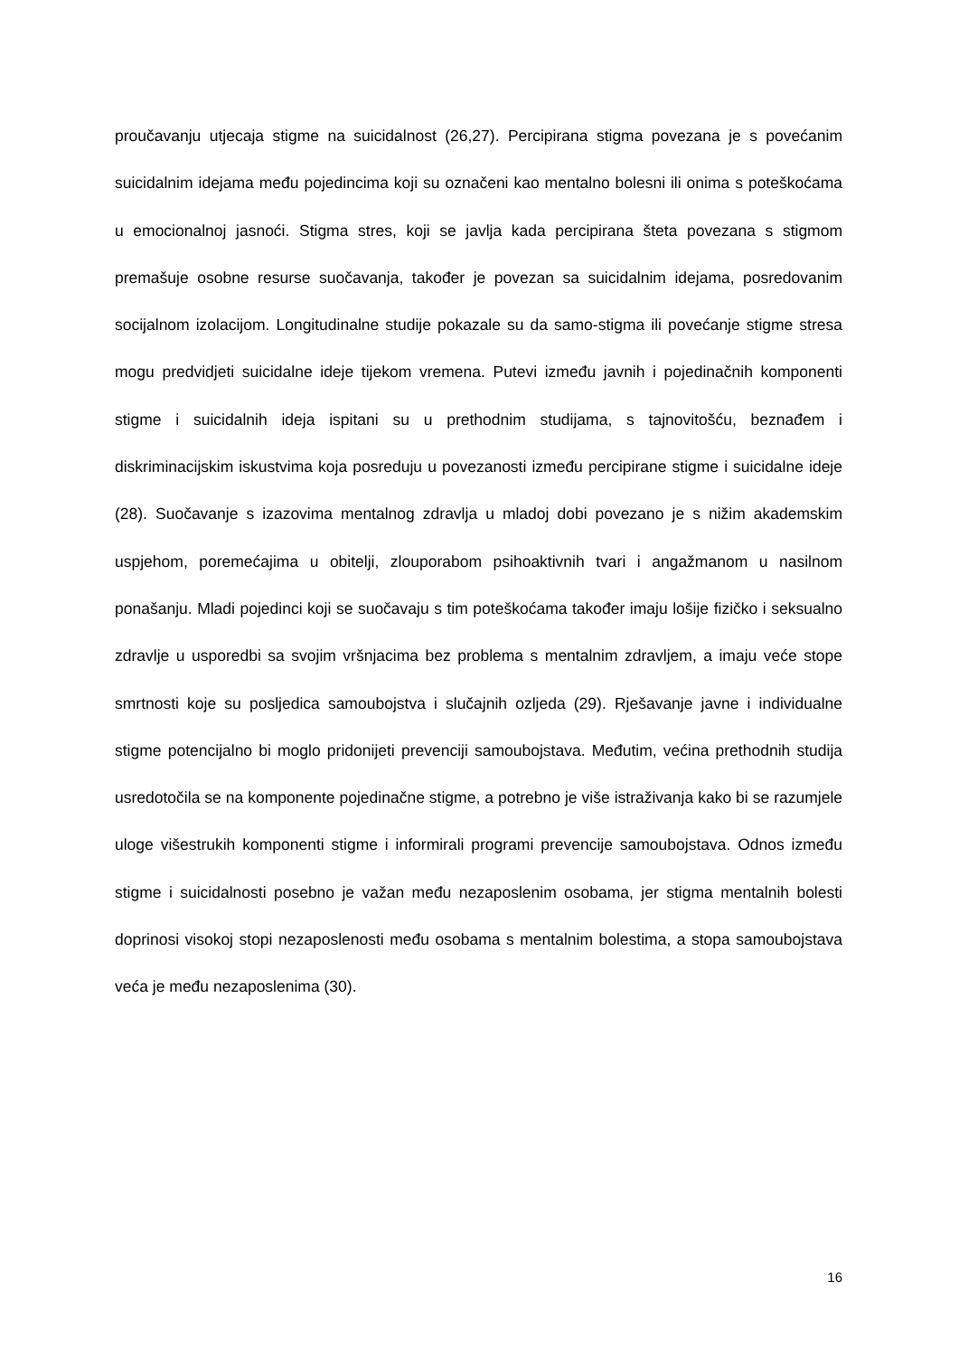proučavanju utjecaja stigme na suicidalnost (26,27). Percipirana stigma povezana je s povećanim suicidalnim idejama među pojedincima koji su označeni kao mentalno bolesni ili onima s poteškoćama u emocionalnoj jasnoći. Stigma stres, koji se javlja kada percipirana šteta povezana s stigmom premašuje osobne resurse suočavanja, također je povezan sa suicidalnim idejama, posredovanim socijalnom izolacijom. Longitudinalne studije pokazale su da samo-stigma ili povećanje stigme stresa mogu predvidjeti suicidalne ideje tijekom vremena. Putevi između javnih i pojedinačnih komponenti stigme i suicidalnih ideja ispitani su u prethodnim studijama, s tajnovitošću, beznađem i diskriminacijskim iskustvima koja posreduju u povezanosti između percipirane stigme i suicidalne ideje (28). Suočavanje s izazovima mentalnog zdravlja u mladoj dobi povezano je s nižim akademskim uspjehom, poremećajima u obitelji, zlouporabom psihoaktivnih tvari i angažmanom u nasilnom ponašanju. Mladi pojedinci koji se suočavaju s tim poteškoćama također imaju lošije fizičko i seksualno zdravlje u usporedbi sa svojim vršnjacima bez problema s mentalnim zdravljem, a imaju veće stope smrtnosti koje su posljedica samoubojstva i slučajnih ozljeda (29). Rješavanje javne i individualne stigme potencijalno bi moglo pridonijeti prevenciji samoubojstava. Međutim, većina prethodnih studija usredotočila se na komponente pojedinačne stigme, a potrebno je više istraživanja kako bi se razumjele uloge višestrukih komponenti stigme i informirali programi prevencije samoubojstava. Odnos između stigme i suicidalnosti posebno je važan među nezaposlenim osobama, jer stigma mentalnih bolesti doprinosi visokoj stopi nezaposlenosti među osobama s mentalnim bolestima, a stopa samoubojstava veća je među nezaposlenima (30).
16